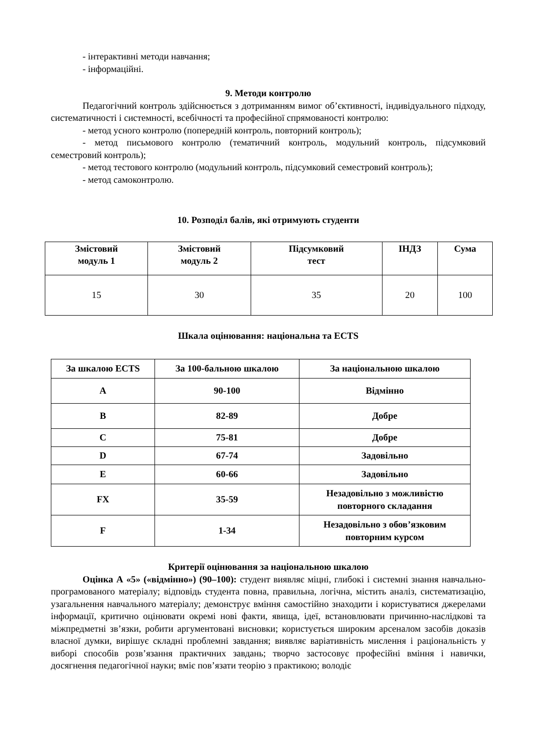- інтерактивні методи навчання;
- інформаційні.
9. Методи контролю
Педагогічний контроль здійснюється з дотриманням вимог об’єктивності, індивідуального підходу, систематичності і системності, всебічності та професійної спрямованості контролю:
- метод усного контролю (попередній контроль, повторний контроль);
- метод письмового контролю (тематичний контроль, модульний контроль, підсумковий семестровий контроль);
- метод тестового контролю (модульний контроль, підсумковий семестровий контроль);
- метод самоконтролю.
10. Розподіл балів, які отримують студенти
| Змістовий модуль 1 | Змістовий модуль 2 | Підсумковий тест | ІНДЗ | Сума |
| --- | --- | --- | --- | --- |
| 15 | 30 | 35 | 20 | 100 |
Шкала оцінювання: національна та ECTS
| За шкалою ECTS | За 100-бальною шкалою | За національною шкалою |
| --- | --- | --- |
| A | 90-100 | Відмінно |
| B | 82-89 | Добре |
| C | 75-81 | Добре |
| D | 67-74 | Задовільно |
| E | 60-66 | Задовільно |
| FX | 35-59 | Незадовільно з можливістю повторного складання |
| F | 1-34 | Незадовільно з обов’язковим повторним курсом |
Критерії оцінювання за національною шкалою
Оцінка А «5» («відмінно») (90–100): студент виявляє міцні, глибокі і системні знання навчально-програмованого матеріалу; відповідь студента повна, правильна, логічна, містить аналіз, систематизацію, узагальнення навчального матеріалу; демонструє вміння самостійно знаходити і користуватися джерелами інформації, критично оцінювати окремі нові факти, явища, ідеї, встановлювати причинно-наслідкові та міжпредметні зв’язки, робити аргументовані висновки; користується широким арсеналом засобів доказів власної думки, вирішує складні проблемні завдання; виявляє варіативність мислення і раціональність у виборі способів розв’язання практичних завдань; творчо застосовує професійні вміння і навички, досягнення педагогічної науки; вміє пов’язати теорію з практикою; володіє